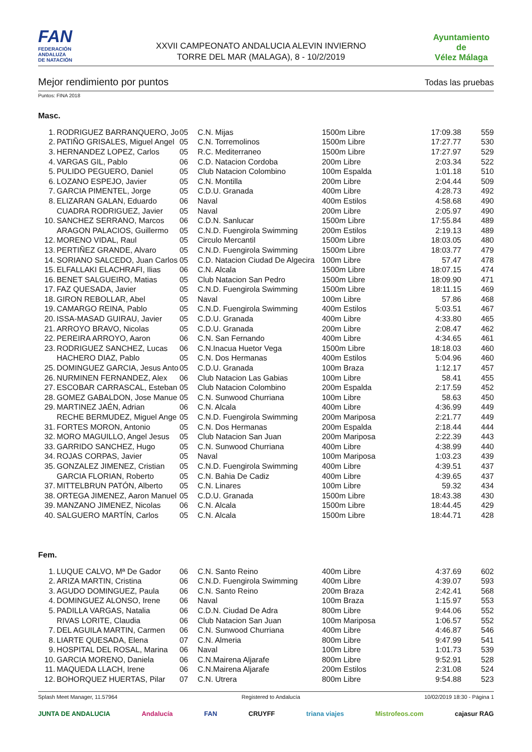FAN
FEDERACIÓN
ANDALUZA
DE NATACIÓN
XXVII CAMPEONATO ANDALUCIA ALEVIN INVIERNO
TORRE DEL MAR (MALAGA), 8 - 10/2/2019
Ayuntamiento de
Vélez Málaga
Mejor rendimiento por puntos Todas las pruebas
Puntos: FINA 2018
Masc.
| 1. | RODRIGUEZ BARRANQUERO, Jo | 05 | C.N. Mijas | 1500m Libre | 17:09.38 | 559 |
| 2. | PATIÑO GRISALES, Miguel Angel | 05 | C.N. Torremolinos | 1500m Libre | 17:27.77 | 530 |
| 3. | HERNANDEZ LOPEZ, Carlos | 05 | R.C. Mediterraneo | 1500m Libre | 17:27.97 | 529 |
| 4. | VARGAS GIL, Pablo | 06 | C.D. Natacion Cordoba | 200m Libre | 2:03.34 | 522 |
| 5. | PULIDO PEGUERO, Daniel | 05 | Club Natacion Colombino | 100m Espalda | 1:01.18 | 510 |
| 6. | LOZANO ESPEJO, Javier | 05 | C.N. Montilla | 200m Libre | 2:04.44 | 509 |
| 7. | GARCIA PIMENTEL, Jorge | 05 | C.D.U. Granada | 400m Libre | 4:28.73 | 492 |
| 8. | ELIZARAN GALAN, Eduardo | 06 | Naval | 400m Estilos | 4:58.68 | 490 |
| | CUADRA RODRIGUEZ, Javier | 05 | Naval | 200m Libre | 2:05.97 | 490 |
| 10. | SANCHEZ SERRANO, Marcos | 06 | C.D.N. Sanlucar | 1500m Libre | 17:55.84 | 489 |
| | ARAGON PALACIOS, Guillermo | 05 | C.N.D. Fuengirola Swimming | 200m Estilos | 2:19.13 | 489 |
| 12. | MORENO VIDAL, Raul | 05 | Circulo Mercantil | 1500m Libre | 18:03.05 | 480 |
| 13. | PERTIÑEZ GRANDE, Alvaro | 05 | C.N.D. Fuengirola Swimming | 1500m Libre | 18:03.77 | 479 |
| 14. | SORIANO SALCEDO, Juan Carlos | 05 | C.D. Natacion Ciudad De Algecira | 100m Libre | 57.47 | 478 |
| 15. | ELFALLAKI ELACHRAFI, Ilias | 06 | C.N. Alcala | 1500m Libre | 18:07.15 | 474 |
| 16. | BENET SALGUEIRO, Matias | 05 | Club Natacion San Pedro | 1500m Libre | 18:09.90 | 471 |
| 17. | FAZ QUESADA, Javier | 05 | C.N.D. Fuengirola Swimming | 1500m Libre | 18:11.15 | 469 |
| 18. | GIRON REBOLLAR, Abel | 05 | Naval | 100m Libre | 57.86 | 468 |
| 19. | CAMARGO REINA, Pablo | 05 | C.N.D. Fuengirola Swimming | 400m Estilos | 5:03.51 | 467 |
| 20. | ISSA-MASAD GUIRAU, Javier | 05 | C.D.U. Granada | 400m Libre | 4:33.80 | 465 |
| 21. | ARROYO BRAVO, Nicolas | 05 | C.D.U. Granada | 200m Libre | 2:08.47 | 462 |
| 22. | PEREIRA ARROYO, Aaron | 06 | C.N. San Fernando | 400m Libre | 4:34.65 | 461 |
| 23. | RODRIGUEZ SANCHEZ, Lucas | 06 | C.N.Inacua Huetor Vega | 1500m Libre | 18:18.03 | 460 |
| | HACHERO DIAZ, Pablo | 05 | C.N. Dos Hermanas | 400m Estilos | 5:04.96 | 460 |
| 25. | DOMINGUEZ GARCIA, Jesus Anto | 05 | C.D.U. Granada | 100m Braza | 1:12.17 | 457 |
| 26. | NURMINEN FERNANDEZ, Alex | 06 | Club Natacion Las Gabias | 100m Libre | 58.41 | 455 |
| 27. | ESCOBAR CARRASCAL, Esteban | 05 | Club Natacion Colombino | 200m Espalda | 2:17.59 | 452 |
| 28. | GOMEZ GABALDON, Jose Manue | 05 | C.N. Sunwood Churriana | 100m Libre | 58.63 | 450 |
| 29. | MARTINEZ JAÉN, Adrian | 06 | C.N. Alcala | 400m Libre | 4:36.99 | 449 |
| | RECHE BERMUDEZ, Miguel Ange | 05 | C.N.D. Fuengirola Swimming | 200m Mariposa | 2:21.77 | 449 |
| 31. | FORTES MORON, Antonio | 05 | C.N. Dos Hermanas | 200m Espalda | 2:18.44 | 444 |
| 32. | MORO MAGUILLO, Angel Jesus | 05 | Club Natacion San Juan | 200m Mariposa | 2:22.39 | 443 |
| 33. | GARRIDO SANCHEZ, Hugo | 05 | C.N. Sunwood Churriana | 400m Libre | 4:38.99 | 440 |
| 34. | ROJAS CORPAS, Javier | 05 | Naval | 100m Mariposa | 1:03.23 | 439 |
| 35. | GONZALEZ JIMENEZ, Cristian | 05 | C.N.D. Fuengirola Swimming | 400m Libre | 4:39.51 | 437 |
| | GARCIA FLORIAN, Roberto | 05 | C.N. Bahia De Cadiz | 400m Libre | 4:39.65 | 437 |
| 37. | MITTELBRUN PATÓN, Alberto | 05 | C.N. Linares | 100m Libre | 59.32 | 434 |
| 38. | ORTEGA JIMENEZ, Aaron Manuel | 05 | C.D.U. Granada | 1500m Libre | 18:43.38 | 430 |
| 39. | MANZANO JIMENEZ, Nicolas | 06 | C.N. Alcala | 1500m Libre | 18:44.45 | 429 |
| 40. | SALGUERO MARTÍN, Carlos | 05 | C.N. Alcala | 1500m Libre | 18:44.71 | 428 |
Fem.
| 1. | LUQUE CALVO, Mª De Gador | 06 | C.N. Santo Reino | 400m Libre | 4:37.69 | 602 |
| 2. | ARIZA MARTIN, Cristina | 06 | C.N.D. Fuengirola Swimming | 400m Libre | 4:39.07 | 593 |
| 3. | AGUDO DOMINGUEZ, Paula | 06 | C.N. Santo Reino | 200m Braza | 2:42.41 | 568 |
| 4. | DOMINGUEZ ALONSO, Irene | 06 | Naval | 100m Braza | 1:15.97 | 553 |
| 5. | PADILLA VARGAS, Natalia | 06 | C.D.N. Ciudad De Adra | 800m Libre | 9:44.06 | 552 |
| | RIVAS LORITE, Claudia | 06 | Club Natacion San Juan | 100m Mariposa | 1:06.57 | 552 |
| 7. | DEL AGUILA MARTIN, Carmen | 06 | C.N. Sunwood Churriana | 400m Libre | 4:46.87 | 546 |
| 8. | LIARTE QUESADA, Elena | 07 | C.N. Almeria | 800m Libre | 9:47.99 | 541 |
| 9. | HOSPITAL DEL ROSAL, Marina | 06 | Naval | 100m Libre | 1:01.73 | 539 |
| 10. | GARCIA MORENO, Daniela | 06 | C.N.Mairena Aljarafe | 800m Libre | 9:52.91 | 528 |
| 11. | MAQUEDA LLACH, Irene | 06 | C.N.Mairena Aljarafe | 200m Estilos | 2:31.08 | 524 |
| 12. | BOHORQUEZ HUERTAS, Pilar | 07 | C.N. Utrera | 800m Libre | 9:54.88 | 523 |
Splash Meet Manager, 11.57964 Registered to Andalucía 10/02/2019 18:30 - Página 1
JUNTA DE ANDALUCIA Andalucía FAN CRUYFF triana viajes Mistrofeos.com cajasur RAG